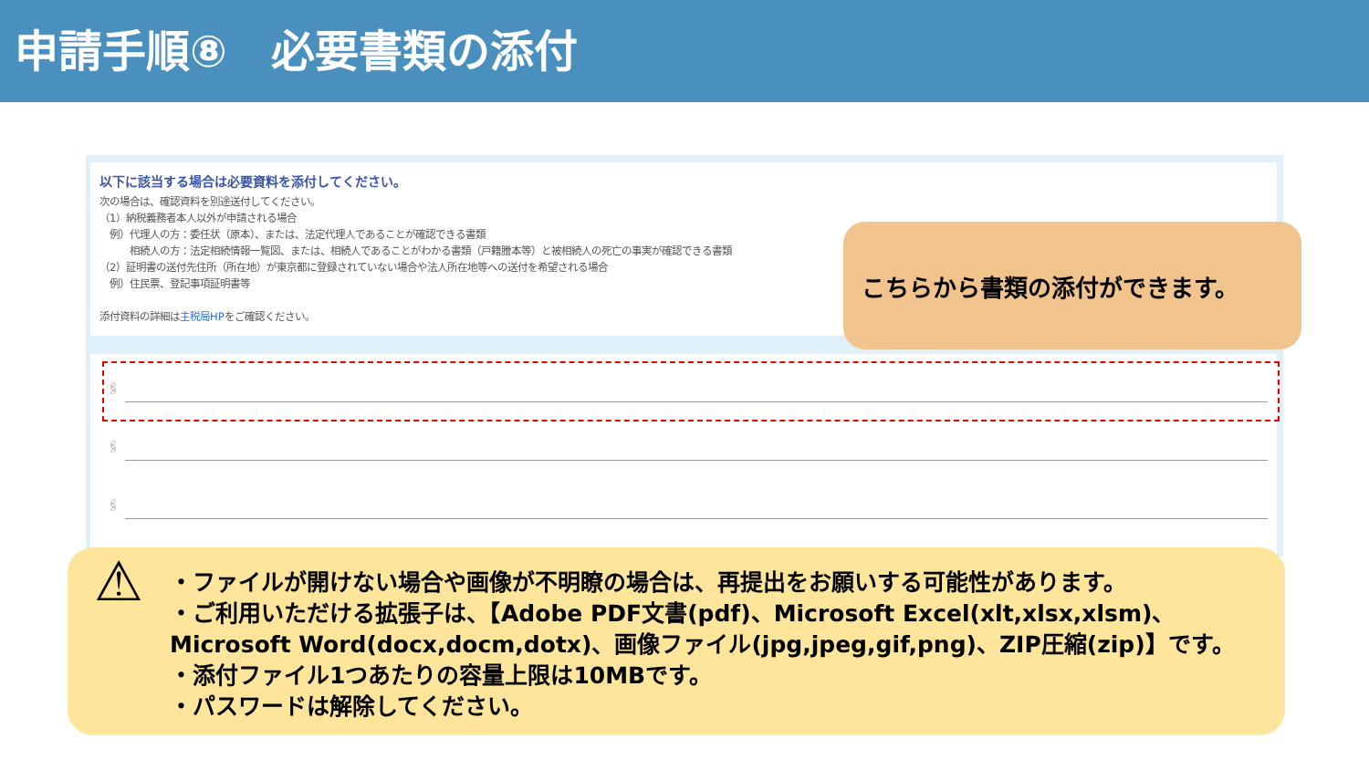申請手順⑧　必要書類の添付
以下に該当する場合は必要資料を添付してください。
次の場合は、確認資料を別途送付してください。
（1）納税義務者本人以外が申請される場合
　例）代理人の方：委任状（原本）、または、法定代理人であることが確認できる書類
　　　相続人の方：法定相続情報一覧図、または、相続人であることがわかる書類（戸籍謄本等）と被相続人の死亡の事実が確認できる書類
（2）証明書の送付先住所（所在地）が東京都に登録されていない場合や法人所在地等への送付を希望される場合
　例）住民票、登記事項証明書等
添付資料の詳細は主税局HPをご確認ください。
🖇
🖇
🖇
こちらから書類の添付ができます。
⚠
・ファイルが開けない場合や画像が不明瞭の場合は、再提出をお願いする可能性があります。
・ご利用いただける拡張子は、【Adobe PDF文書(pdf)、Microsoft Excel(xlt,xlsx,xlsm)、
Microsoft Word(docx,docm,dotx)、画像ファイル(jpg,jpeg,gif,png)、ZIP圧縮(zip)】です。
・添付ファイル1つあたりの容量上限は10MBです。
・パスワードは解除してください。